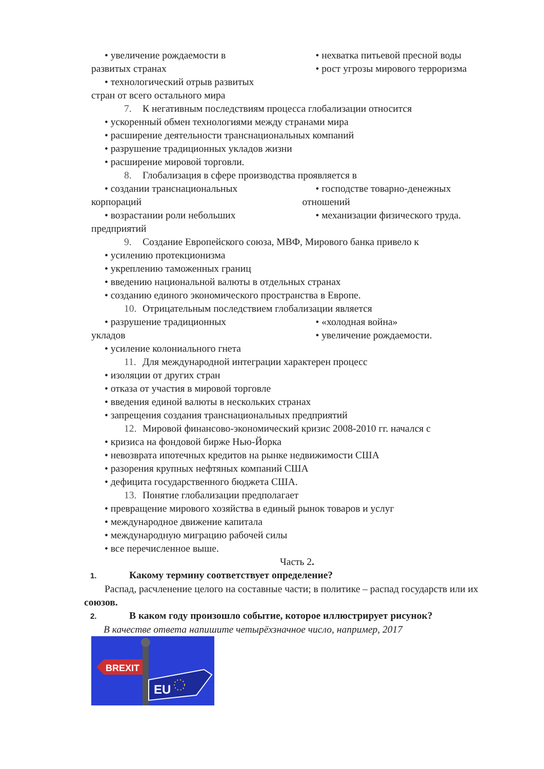• увеличение рождаемости в
развитых странах
• технологический отрыв развитых
стран от всего остального мира
• нехватка питьевой пресной воды
• рост угрозы мирового терроризма
7. К негативным последствиям процесса глобализации относится
• ускоренный обмен технологиями между странами мира
• расширение деятельности транснациональных компаний
• разрушение традиционных укладов жизни
• расширение мировой торговли.
8. Глобализация в сфере производства проявляется в
• создании транснациональных
корпораций
• возрастании роли небольших
предприятий
• господстве товарно-денежных
отношений
• механизации физического труда.
9. Создание Европейского союза, МВФ, Мирового банка привело к
• усилению протекционизма
• укреплению таможенных границ
• введению национальной валюты в отдельных странах
• созданию единого экономического пространства в Европе.
10. Отрицательным последствием глобализации является
• разрушение традиционных
укладов
• усиление колониального гнета
• «холодная война»
• увеличение рождаемости.
11. Для международной интеграции характерен процесс
• изоляции от других стран
• отказа от участия в мировой торговле
• введения единой валюты в нескольких странах
• запрещения создания транснациональных предприятий
12. Мировой финансово-экономический кризис 2008-2010 гг. начался с
• кризиса на фондовой бирже Нью-Йорка
• невозврата ипотечных кредитов на рынке недвижимости США
• разорения крупных нефтяных компаний США
• дефицита государственного бюджета США.
13. Понятие глобализации предполагает
• превращение мирового хозяйства в единый рынок товаров и услуг
• международное движение капитала
• международную миграцию рабочей силы
• все перечисленное выше.
Часть 2.
1. Какому термину соответствует определение?
Распад, расчленение целого на составные части; в политике – распад государств или их союзов.
2. В каком году произошло событие, которое иллюстрирует рисунок?
В качестве ответа напишите четырёхзначное число, например, 2017
BREXIT
EU